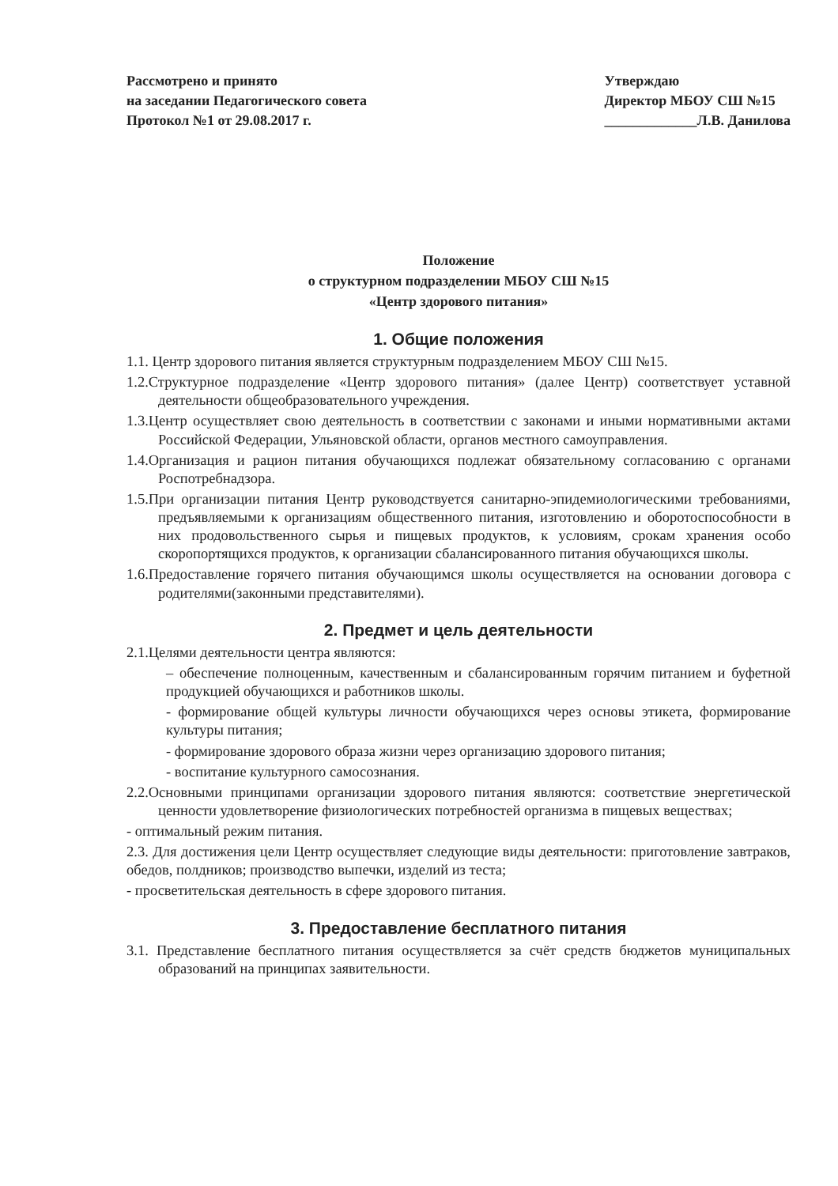Рассмотрено и принято
на заседании Педагогического совета
Протокол №1 от 29.08.2017 г.
Утверждаю
Директор МБОУ СШ №15
_____________Л.В. Данилова
Положение
о структурном подразделении МБОУ СШ №15
«Центр здорового питания»
1. Общие положения
1.1. Центр здорового питания является структурным подразделением МБОУ СШ №15.
1.2.Структурное подразделение «Центр здорового питания» (далее Центр) соответствует уставной деятельности общеобразовательного учреждения.
1.3.Центр осуществляет свою деятельность в соответствии с законами и иными нормативными актами Российской Федерации, Ульяновской области, органов местного самоуправления.
1.4.Организация и рацион питания обучающихся подлежат обязательному согласованию с органами Роспотребнадзора.
1.5.При организации питания Центр руководствуется санитарно-эпидемиологическими требованиями, предъявляемыми к организациям общественного питания, изготовлению и оборотоспособности в них продовольственного сырья и пищевых продуктов, к условиям, срокам хранения особо скоропортящихся продуктов, к организации сбалансированного питания обучающихся школы.
1.6.Предоставление горячего питания обучающимся школы осуществляется на основании договора с родителями(законными представителями).
2. Предмет и цель деятельности
2.1.Целями деятельности центра являются:
– обеспечение полноценным, качественным и сбалансированным горячим питанием и буфетной продукцией обучающихся и работников школы.
- формирование общей культуры личности обучающихся через основы этикета, формирование культуры питания;
- формирование здорового образа жизни через организацию здорового питания;
- воспитание культурного самосознания.
2.2.Основными принципами организации здорового питания являются: соответствие энергетической ценности удовлетворение физиологических потребностей организма в пищевых веществах;
- оптимальный режим питания.
2.3. Для достижения цели Центр осуществляет следующие виды деятельности: приготовление завтраков, обедов, полдников; производство выпечки, изделий из теста;
- просветительская деятельность в сфере здорового питания.
3. Предоставление бесплатного питания
3.1. Представление бесплатного питания осуществляется за счёт средств бюджетов муниципальных образований на принципах заявительности.